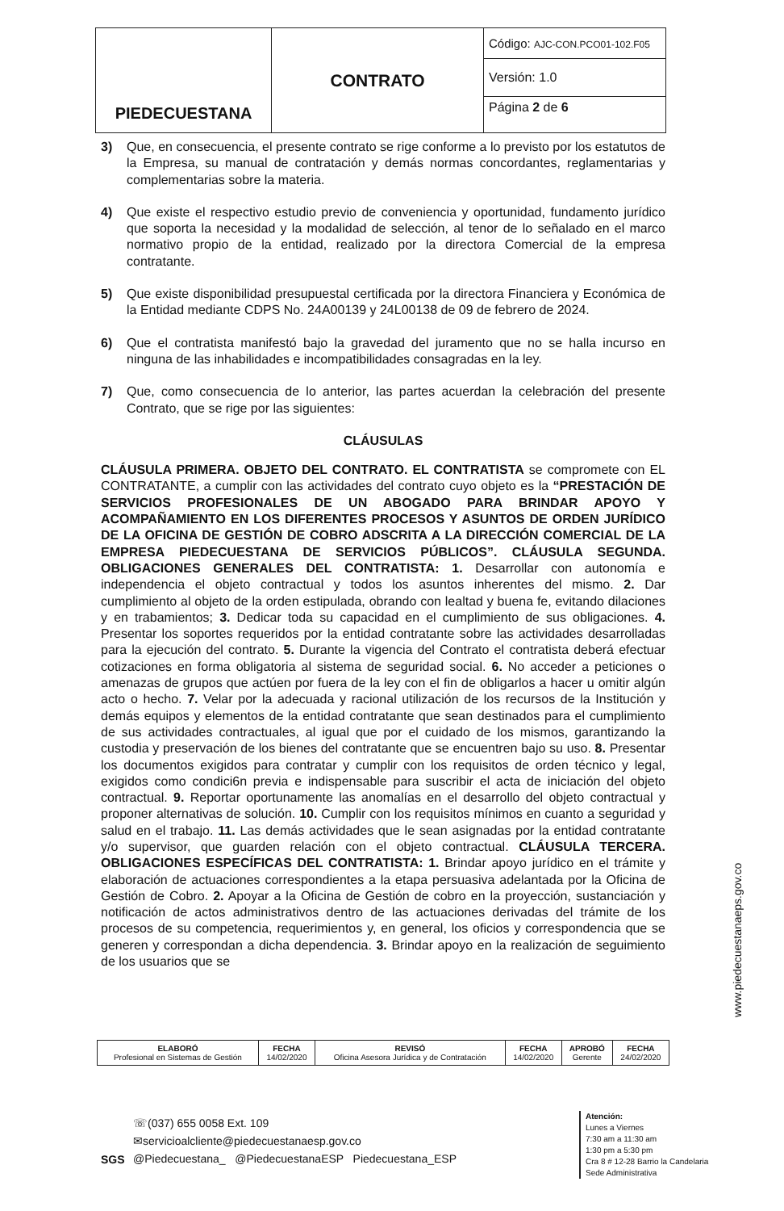| PIEDECUESTANA | CONTRATO | Código: AJC-CON.PCO01-102.F05 |
| | | Versión: 1.0 |
| | | Página 2 de 6 |
3) Que, en consecuencia, el presente contrato se rige conforme a lo previsto por los estatutos de la Empresa, su manual de contratación y demás normas concordantes, reglamentarias y complementarias sobre la materia.
4) Que existe el respectivo estudio previo de conveniencia y oportunidad, fundamento jurídico que soporta la necesidad y la modalidad de selección, al tenor de lo señalado en el marco normativo propio de la entidad, realizado por la directora Comercial de la empresa contratante.
5) Que existe disponibilidad presupuestal certificada por la directora Financiera y Económica de la Entidad mediante CDPS No. 24A00139 y 24L00138 de 09 de febrero de 2024.
6) Que el contratista manifestó bajo la gravedad del juramento que no se halla incurso en ninguna de las inhabilidades e incompatibilidades consagradas en la ley.
7) Que, como consecuencia de lo anterior, las partes acuerdan la celebración del presente Contrato, que se rige por las siguientes:
CLÁUSULAS
CLÁUSULA PRIMERA. OBJETO DEL CONTRATO. EL CONTRATISTA se compromete con EL CONTRATANTE, a cumplir con las actividades del contrato cuyo objeto es la “PRESTACIÓN DE SERVICIOS PROFESIONALES DE UN ABOGADO PARA BRINDAR APOYO Y ACOMPAÑAMIENTO EN LOS DIFERENTES PROCESOS Y ASUNTOS DE ORDEN JURÍDICO DE LA OFICINA DE GESTIÓN DE COBRO ADSCRITA A LA DIRECCIÓN COMERCIAL DE LA EMPRESA PIEDECUESTANA DE SERVICIOS PÚBLICOS”. CLÁUSULA SEGUNDA. OBLIGACIONES GENERALES DEL CONTRATISTA: 1. Desarrollar con autonomía e independencia el objeto contractual y todos los asuntos inherentes del mismo. 2. Dar cumplimiento al objeto de la orden estipulada, obrando con lealtad y buena fe, evitando dilaciones y en trabamientos; 3. Dedicar toda su capacidad en el cumplimiento de sus obligaciones. 4. Presentar los soportes requeridos por la entidad contratante sobre las actividades desarrolladas para la ejecución del contrato. 5. Durante la vigencia del Contrato el contratista deberá efectuar cotizaciones en forma obligatoria al sistema de seguridad social. 6. No acceder a peticiones o amenazas de grupos que actúen por fuera de la ley con el fin de obligarlos a hacer u omitir algún acto o hecho. 7. Velar por la adecuada y racional utilización de los recursos de la Institución y demás equipos y elementos de la entidad contratante que sean destinados para el cumplimiento de sus actividades contractuales, al igual que por el cuidado de los mismos, garantizando la custodia y preservación de los bienes del contratante que se encuentren bajo su uso. 8. Presentar los documentos exigidos para contratar y cumplir con los requisitos de orden técnico y legal, exigidos como condici6n previa e indispensable para suscribir el acta de iniciación del objeto contractual. 9. Reportar oportunamente las anomalías en el desarrollo del objeto contractual y proponer alternativas de solución. 10. Cumplir con los requisitos mínimos en cuanto a seguridad y salud en el trabajo. 11. Las demás actividades que le sean asignadas por la entidad contratante y/o supervisor, que guarden relación con el objeto contractual. CLÁUSULA TERCERA. OBLIGACIONES ESPECÍFICAS DEL CONTRATISTA: 1. Brindar apoyo jurídico en el trámite y elaboración de actuaciones correspondientes a la etapa persuasiva adelantada por la Oficina de Gestión de Cobro. 2. Apoyar a la Oficina de Gestión de cobro en la proyección, sustanciación y notificación de actos administrativos dentro de las actuaciones derivadas del trámite de los procesos de su competencia, requerimientos y, en general, los oficios y correspondencia que se generen y correspondan a dicha dependencia. 3. Brindar apoyo en la realización de seguimiento de los usuarios que se
| ELABORÓ Profesional en Sistemas de Gestión | FECHA 14/02/2020 | REVISÓ Oficina Asesora Jurídica y de Contratación | FECHA 14/02/2020 | APROBÓ Gerente | FECHA 24/02/2020 |
☏(037) 655 0058 Ext. 109
✉servicioalcliente@piedecuestanaesp.gov.co
@Piedecuestana_ @PiedecuestanaESP Piedecuestana_ESP
SGS
Atención:
Lunes a Viernes
7:30 am a 11:30 am
1:30 pm a 5:30 pm
Cra 8 # 12-28 Barrio la Candelaria
Sede Administrativa
www.piedecuestanaeps.gov.co